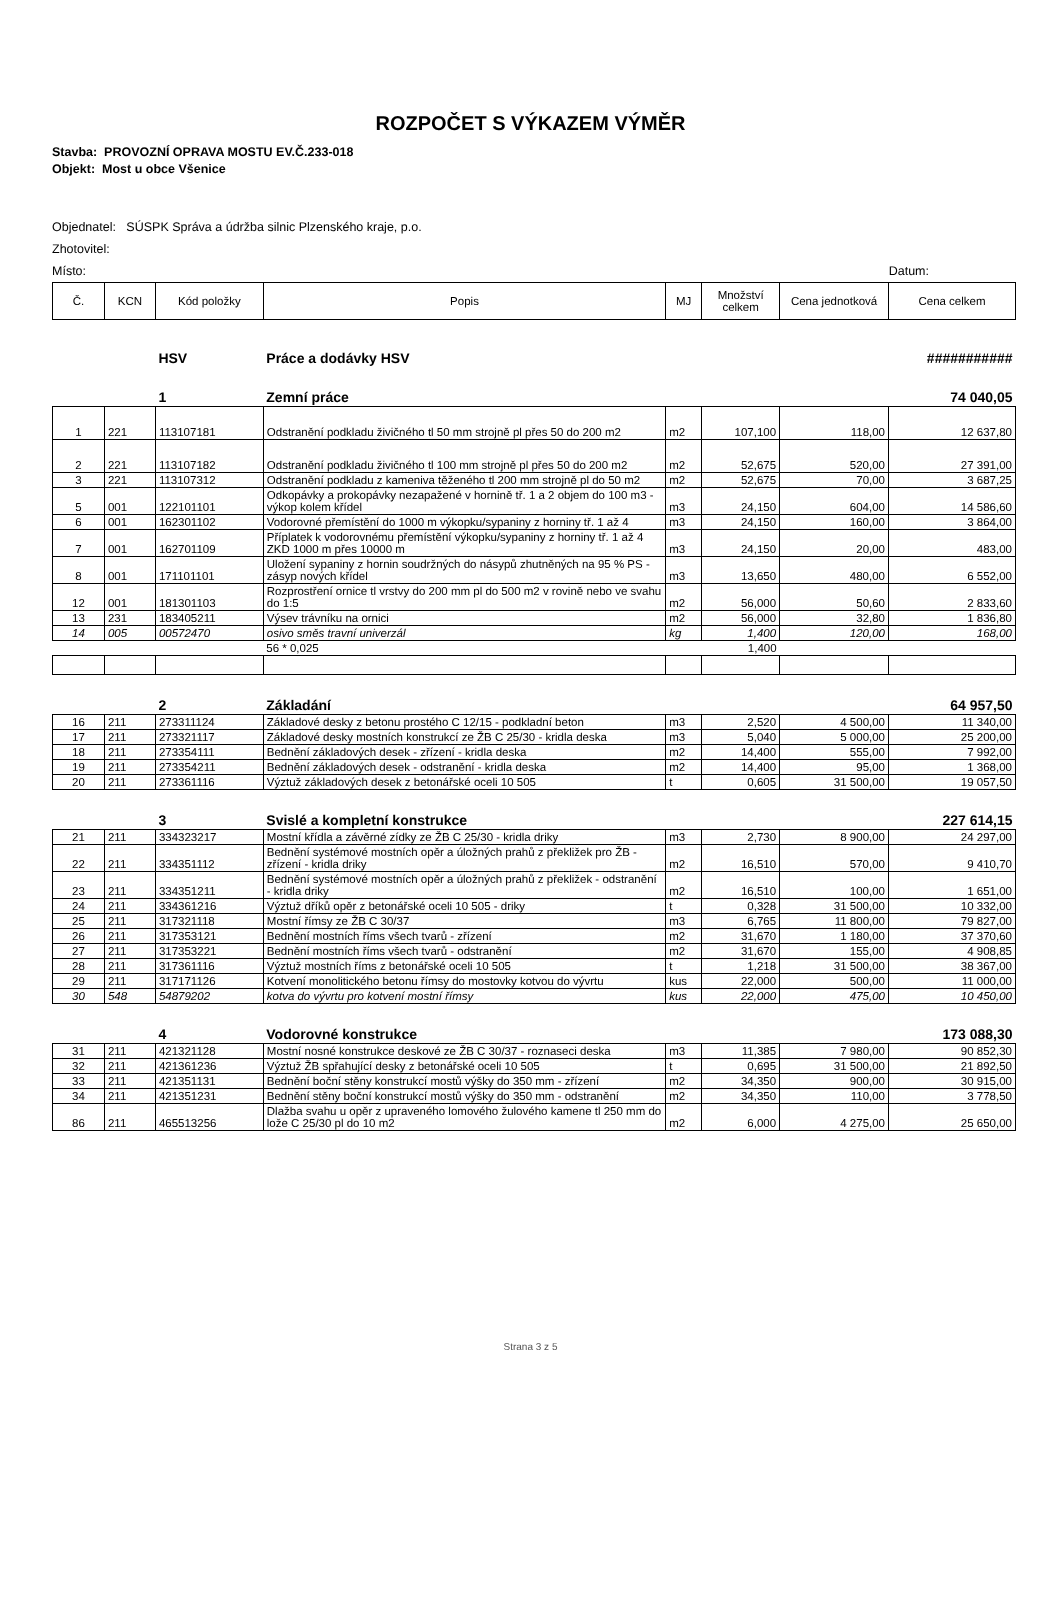ROZPOČET S VÝKAZEM VÝMĚR
Stavba: PROVOZNÍ OPRAVA MOSTU EV.Č.233-018
Objekt: Most u obce Všenice
Objednatel: SÚSPK Správa a údržba silnic Plzenského kraje, p.o.
Zhotovitel:
Místo: Datum:
| Č. | KCN | Kód položky | Popis | MJ | Množství celkem | Cena jednotková | Cena celkem |
| --- | --- | --- | --- | --- | --- | --- | --- |
| | | HSV | Práce a dodávky HSV | | | | ########### |
| | | 1 | Zemní práce | | | | 74 040,05 |
| 1 | 221 | 113107181 | Odstranění podkladu živičného tl 50 mm strojně pl přes 50 do 200 m2 | m2 | 107,100 | 118,00 | 12 637,80 |
| 2 | 221 | 113107182 | Odstranění podkladu živičného tl 100 mm strojně pl přes 50 do 200 m2 | m2 | 52,675 | 520,00 | 27 391,00 |
| 3 | 221 | 113107312 | Odstranění podkladu z kameniva těženého tl 200 mm strojně pl do 50 m2 | m2 | 52,675 | 70,00 | 3 687,25 |
| 5 | 001 | 122101101 | Odkopávky a prokopávky nezapažené v hornině tř. 1 a 2 objem do 100 m3 - výkop kolem křídel | m3 | 24,150 | 604,00 | 14 586,60 |
| 6 | 001 | 162301102 | Vodorovné přemístění do 1000 m výkopku/sypaniny z horniny tř. 1 až 4 | m3 | 24,150 | 160,00 | 3 864,00 |
| 7 | 001 | 162701109 | Příplatek k vodorovnému přemístění výkopku/sypaniny z horniny tř. 1 až 4 ZKD 1000 m přes 10000 m | m3 | 24,150 | 20,00 | 483,00 |
| 8 | 001 | 171101101 | Uložení sypaniny z hornin soudržných do násypů zhutněných na 95 % PS - zásyp nových křídel | m3 | 13,650 | 480,00 | 6 552,00 |
| 12 | 001 | 181301103 | Rozprostření ornice tl vrstvy do 200 mm pl do 500 m2 v rovině nebo ve svahu do 1:5 | m2 | 56,000 | 50,60 | 2 833,60 |
| 13 | 231 | 183405211 | Výsev trávníku na ornici | m2 | 56,000 | 32,80 | 1 836,80 |
| 14 | 005 | 00572470 | osivo směs travní univerzál | kg | 1,400 | 120,00 | 168,00 |
| | | | 56 * 0,025 | | 1,400 | | |
| | | 2 | Základání | | | | 64 957,50 |
| 16 | 211 | 273311124 | Základové desky z betonu prostého C 12/15 - podkladní beton | m3 | 2,520 | 4 500,00 | 11 340,00 |
| 17 | 211 | 273321117 | Základové desky mostních konstrukcí ze ŽB C 25/30 - kridla deska | m3 | 5,040 | 5 000,00 | 25 200,00 |
| 18 | 211 | 273354111 | Bednění základových desek - zřízení - kridla deska | m2 | 14,400 | 555,00 | 7 992,00 |
| 19 | 211 | 273354211 | Bednění základových desek - odstranění - kridla deska | m2 | 14,400 | 95,00 | 1 368,00 |
| 20 | 211 | 273361116 | Výztuž základových desek z betonářské oceli 10 505 | t | 0,605 | 31 500,00 | 19 057,50 |
| | | 3 | Svislé a kompletní konstrukce | | | | 227 614,15 |
| 21 | 211 | 334323217 | Mostní křídla a závěrné zídky ze ŽB C 25/30 - kridla driky | m3 | 2,730 | 8 900,00 | 24 297,00 |
| 22 | 211 | 334351112 | Bednění systémové mostních opěr a úložných prahů z překližek pro ŽB - zřízení - kridla driky | m2 | 16,510 | 570,00 | 9 410,70 |
| 23 | 211 | 334351211 | Bednění systémové mostních opěr a úložných prahů z překližek - odstranění - kridla driky | m2 | 16,510 | 100,00 | 1 651,00 |
| 24 | 211 | 334361216 | Výztuž dříků opěr z betonářské oceli 10 505 - driky | t | 0,328 | 31 500,00 | 10 332,00 |
| 25 | 211 | 317321118 | Mostní římsy ze ŽB C 30/37 | m3 | 6,765 | 11 800,00 | 79 827,00 |
| 26 | 211 | 317353121 | Bednění mostních říms všech tvarů - zřízení | m2 | 31,670 | 1 180,00 | 37 370,60 |
| 27 | 211 | 317353221 | Bednění mostních říms všech tvarů - odstranění | m2 | 31,670 | 155,00 | 4 908,85 |
| 28 | 211 | 317361116 | Výztuž mostních říms z betonářské oceli 10 505 | t | 1,218 | 31 500,00 | 38 367,00 |
| 29 | 211 | 317171126 | Kotvení monolitického betonu římsy do mostovky kotvou do vývrtu | kus | 22,000 | 500,00 | 11 000,00 |
| 30 | 548 | 54879202 | kotva do vývrtu pro kotvení mostní římsy | kus | 22,000 | 475,00 | 10 450,00 |
| | | 4 | Vodorovné konstrukce | | | | 173 088,30 |
| 31 | 211 | 421321128 | Mostní nosné konstrukce deskové ze ŽB C 30/37 - roznaseci deska | m3 | 11,385 | 7 980,00 | 90 852,30 |
| 32 | 211 | 421361236 | Výztuž ŽB spřahující desky z betonářské oceli 10 505 | t | 0,695 | 31 500,00 | 21 892,50 |
| 33 | 211 | 421351131 | Bednění boční stěny konstrukcí mostů výšky do 350 mm - zřízení | m2 | 34,350 | 900,00 | 30 915,00 |
| 34 | 211 | 421351231 | Bednění stěny boční konstrukcí mostů výšky do 350 mm - odstranění | m2 | 34,350 | 110,00 | 3 778,50 |
| 86 | 211 | 465513256 | Dlažba svahu u opěr z upraveného lomového žulového kamene tl 250 mm do lože C 25/30 pl do 10 m2 | m2 | 6,000 | 4 275,00 | 25 650,00 |
Strana 3 z 5